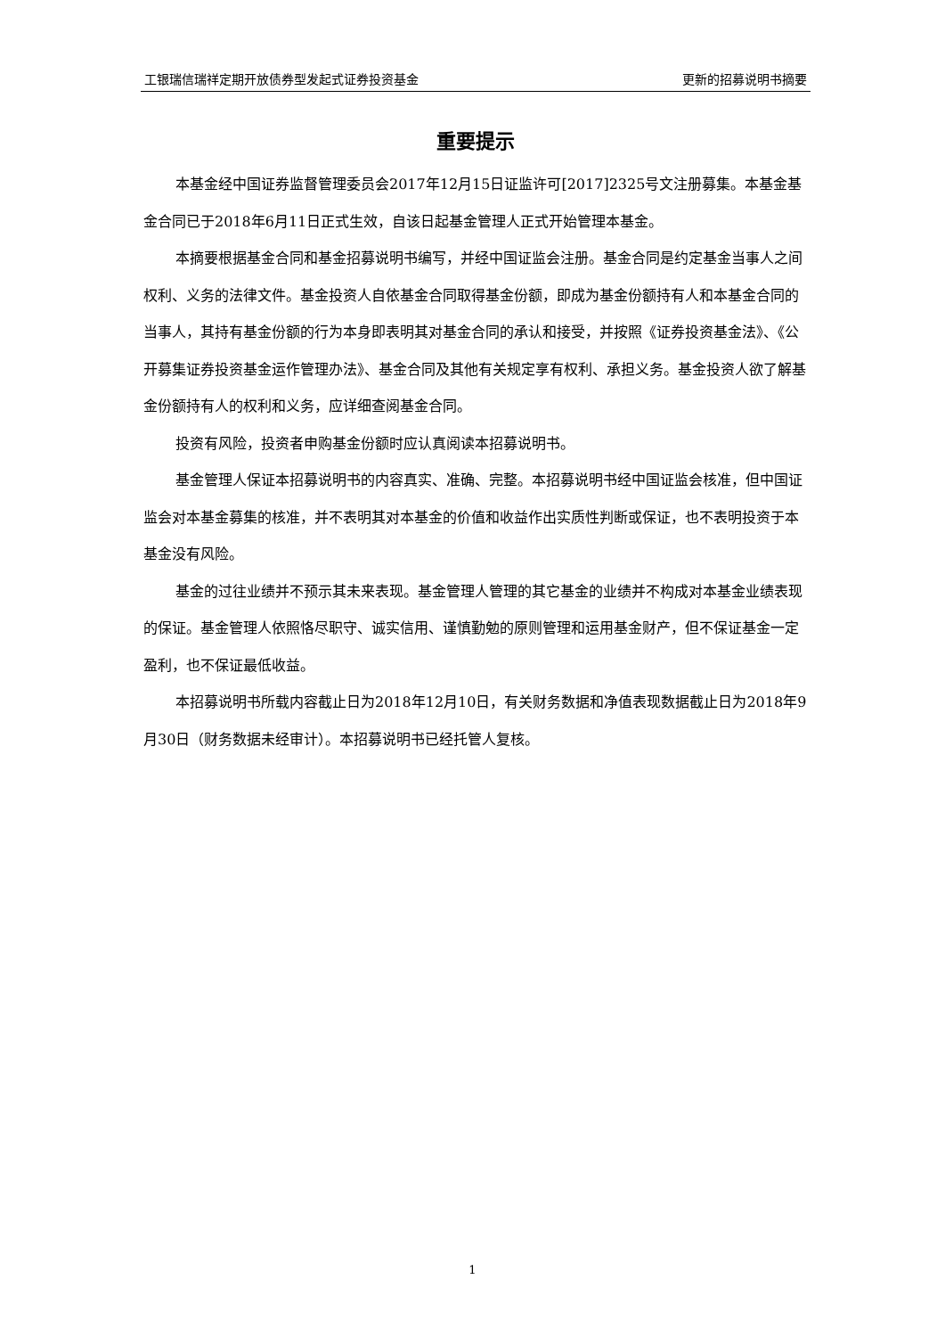工银瑞信瑞祥定期开放债券型发起式证券投资基金 更新的招募说明书摘要
重要提示
本基金经中国证券监督管理委员会2017年12月15日证监许可[2017]2325号文注册募集。本基金基金合同已于2018年6月11日正式生效，自该日起基金管理人正式开始管理本基金。
本摘要根据基金合同和基金招募说明书编写，并经中国证监会注册。基金合同是约定基金当事人之间权利、义务的法律文件。基金投资人自依基金合同取得基金份额，即成为基金份额持有人和本基金合同的当事人，其持有基金份额的行为本身即表明其对基金合同的承认和接受，并按照《证券投资基金法》、《公开募集证券投资基金运作管理办法》、基金合同及其他有关规定享有权利、承担义务。基金投资人欲了解基金份额持有人的权利和义务，应详细查阅基金合同。
投资有风险，投资者申购基金份额时应认真阅读本招募说明书。
基金管理人保证本招募说明书的内容真实、准确、完整。本招募说明书经中国证监会核准，但中国证监会对本基金募集的核准，并不表明其对本基金的价值和收益作出实质性判断或保证，也不表明投资于本基金没有风险。
基金的过往业绩并不预示其未来表现。基金管理人管理的其它基金的业绩并不构成对本基金业绩表现的保证。基金管理人依照恪尽职守、诚实信用、谨慎勤勉的原则管理和运用基金财产，但不保证基金一定盈利，也不保证最低收益。
本招募说明书所载内容截止日为2018年12月10日，有关财务数据和净值表现数据截止日为2018年9月30日（财务数据未经审计）。本招募说明书已经托管人复核。
1